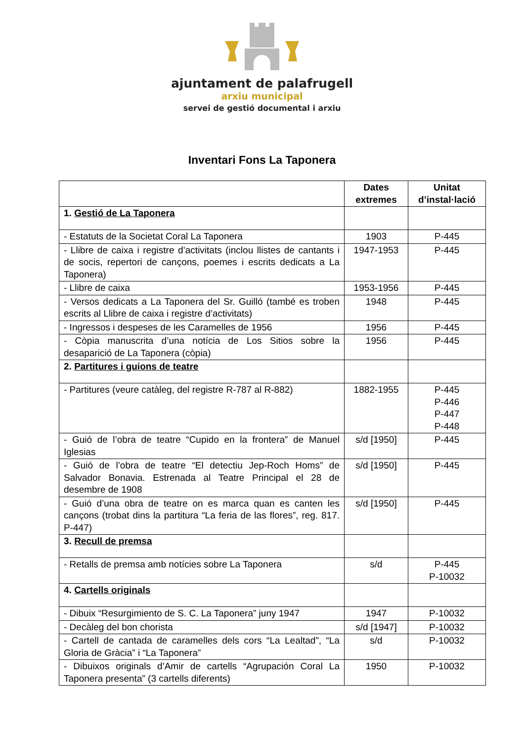ajuntament de palafrugell
arxiu municipal
servei de gestió documental i arxiu
Inventari Fons La Taponera
| | Dates extremes | Unitat d’instal·lació |
| --- | --- | --- |
| 1. Gestió de La Taponera | | |
| - Estatuts de la Societat Coral La Taponera | 1903 | P-445 |
| - Llibre de caixa i registre d’activitats (inclou llistes de cantants i de socis, repertori de cançons, poemes i escrits dedicats a La Taponera) | 1947-1953 | P-445 |
| - Llibre de caixa | 1953-1956 | P-445 |
| - Versos dedicats a La Taponera del Sr. Guilló (també es troben escrits al Llibre de caixa i registre d’activitats) | 1948 | P-445 |
| - Ingressos i despeses de les Caramelles de 1956 | 1956 | P-445 |
| - Còpia manuscrita d’una notícia de Los Sitios sobre la desaparició de La Taponera (còpia) | 1956 | P-445 |
| 2. Partitures i guions de teatre | | |
| - Partitures (veure catàleg, del registre R-787 al R-882) | 1882-1955 | P-445 P-446 P-447 P-448 |
| - Guió de l’obra de teatre “Cupido en la frontera” de Manuel Iglesias | s/d [1950] | P-445 |
| - Guió de l’obra de teatre “El detectiu Jep-Roch Homs” de Salvador Bonavia. Estrenada al Teatre Principal el 28 de desembre de 1908 | s/d [1950] | P-445 |
| - Guió d’una obra de teatre on es marca quan es canten les cançons (trobat dins la partitura “La feria de las flores”, reg. 817. P-447) | s/d [1950] | P-445 |
| 3. Recull de premsa | | |
| - Retalls de premsa amb notícies sobre La Taponera | s/d | P-445 P-10032 |
| 4. Cartells originals | | |
| - Dibuix “Resurgimiento de S. C. La Taponera” juny 1947 | 1947 | P-10032 |
| - Decàleg del bon chorista | s/d [1947] | P-10032 |
| - Cartell de cantada de caramelles dels cors “La Lealtad”, “La Gloria de Gràcia” i “La Taponera” | s/d | P-10032 |
| - Dibuixos originals d’Amir de cartells “Agrupación Coral La Taponera presenta” (3 cartells diferents) | 1950 | P-10032 |